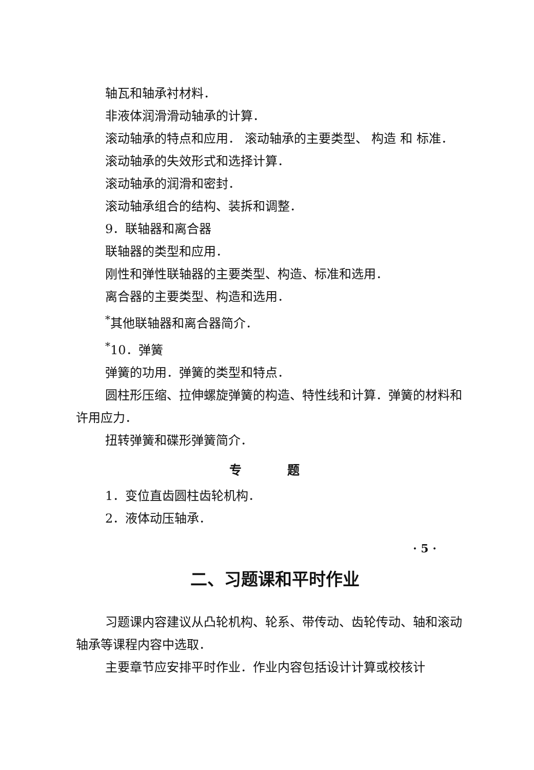轴瓦和轴承衬材料．
非液体润滑滑动轴承的计算．
滚动轴承的特点和应用． 滚动轴承的主要类型、 构造 和 标准．
滚动轴承的失效形式和选择计算．
滚动轴承的润滑和密封．
滚动轴承组合的结构、装拆和调整．
9．联轴器和离合器
联轴器的类型和应用．
刚性和弹性联轴器的主要类型、构造、标准和选用．
离合器的主要类型、构造和选用．
<sup>*</sup> 其他联轴器和离合器简介．
<sup>*</sup> 10．弹簧
弹簧的功用．弹簧的类型和特点．
圆柱形压缩、拉伸螺旋弹簧的构造、特性线和计算．弹簧的材料和许用应力．
扭转弹簧和碟形弹簧简介．
专 题
1．变位直齿圆柱齿轮机构．
2．液体动压轴承．
二、习题课和平时作业
习题课内容建议从凸轮机构、轮系、带传动、齿轮传动、轴和滚动轴承等课程内容中选取．
主要章节应安排平时作业．作业内容包括设计计算或校核计
· 5 ·